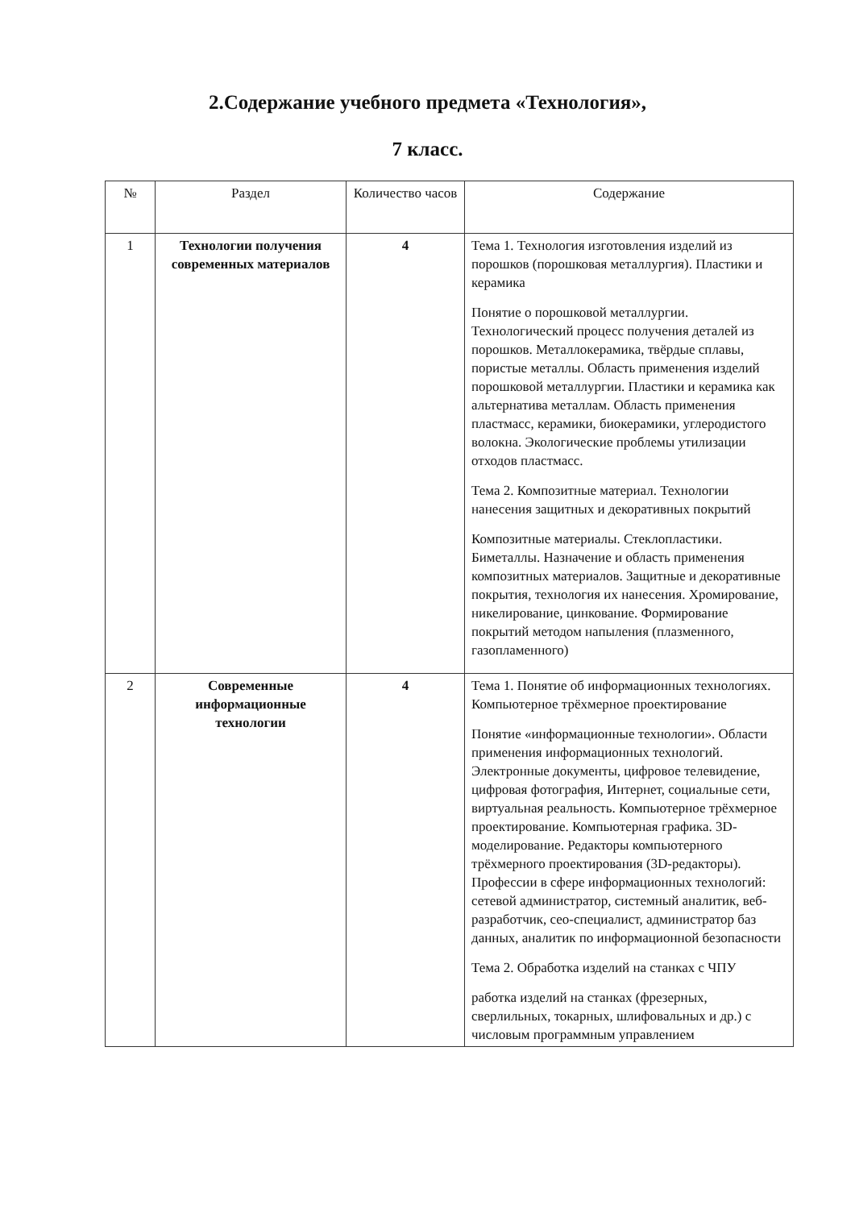2.Содержание учебного предмета «Технология»,
7 класс.
| № | Раздел | Количество часов | Содержание |
| --- | --- | --- | --- |
| 1 | Технологии получения современных материалов | 4 | Тема 1. Технология изготовления изделий из порошков (порошковая металлургия). Пластики и керамика Понятие о порошковой металлургии. Технологический процесс получения деталей из порошков. Металлокерамика, твёрдые сплавы, пористые металлы. Область применения изделий порошковой металлургии. Пластики и керамика как альтернатива металлам. Область применения пластмасс, керамики, биокерамики, углеродистого волокна. Экологические проблемы утилизации отходов пластмасс. Тема 2. Композитные материал. Технологии нанесения защитных и декоративных покрытий Композитные материалы. Стеклопластики. Биметаллы. Назначение и область применения композитных материалов. Защитные и декоративные покрытия, технология их нанесения. Хромирование, никелирование, цинкование. Формирование покрытий методом напыления (плазменного, газопламенного) |
| 2 | Современные информационные технологии | 4 | Тема 1. Понятие об информационных технологиях. Компьютерное трёхмерное проектирование Понятие «информационные технологии». Области применения информационных технологий. Электронные документы, цифровое телевидение, цифровая фотография, Интернет, социальные сети, виртуальная реальность. Компьютерное трёхмерное проектирование. Компьютерная графика. 3D-моделирование. Редакторы компьютерного трёхмерного проектирования (3D-редакторы). Профессии в сфере информационных технологий: сетевой администратор, системный аналитик, веб-разработчик, сео-специалист, администратор баз данных, аналитик по информационной безопасности Тема 2. Обработка изделий на станках с ЧПУ работка изделий на станках (фрезерных, сверлильных, токарных, шлифовальных и др.) с числовым программным управлением |